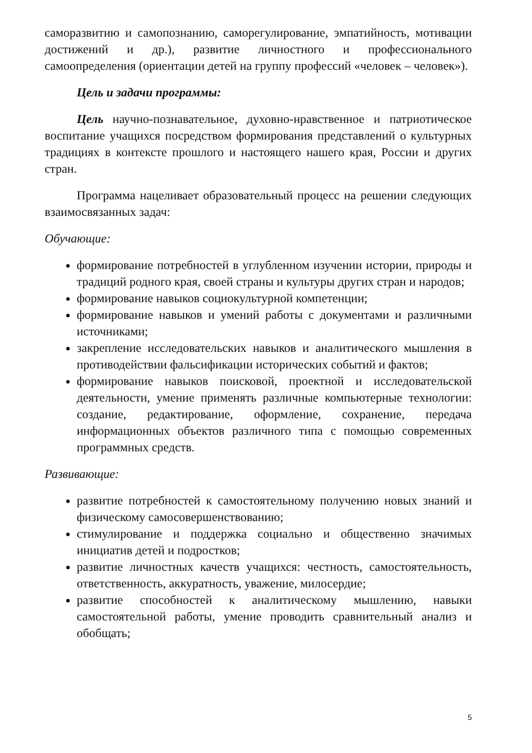саморазвитию и самопознанию, саморегулирование, эмпатийность, мотивации достижений и др.), развитие личностного и профессионального самоопределения (ориентации детей на группу профессий «человек – человек»).
Цель и задачи программы:
Цель научно-познавательное, духовно-нравственное и патриотическое воспитание учащихся посредством формирования представлений о культурных традициях в контексте прошлого и настоящего нашего края, России и других стран.
Программа нацеливает образовательный процесс на решении следующих взаимосвязанных задач:
Обучающие:
формирование потребностей в углубленном изучении истории, природы и традиций родного края, своей страны и культуры других стран и народов;
формирование навыков социокультурной компетенции;
формирование навыков и умений работы с документами и различными источниками;
закрепление исследовательских навыков и аналитического мышления в противодействии фальсификации исторических событий и фактов;
формирование навыков поисковой, проектной и исследовательской деятельности, умение применять различные компьютерные технологии: создание, редактирование, оформление, сохранение, передача информационных объектов различного типа с помощью современных программных средств.
Развивающие:
развитие потребностей к самостоятельному получению новых знаний и физическому самосовершенствованию;
стимулирование и поддержка социально и общественно значимых инициатив детей и подростков;
развитие личностных качеств учащихся: честность, самостоятельность, ответственность, аккуратность, уважение, милосердие;
развитие способностей к аналитическому мышлению, навыки самостоятельной работы, умение проводить сравнительный анализ и обобщать;
5